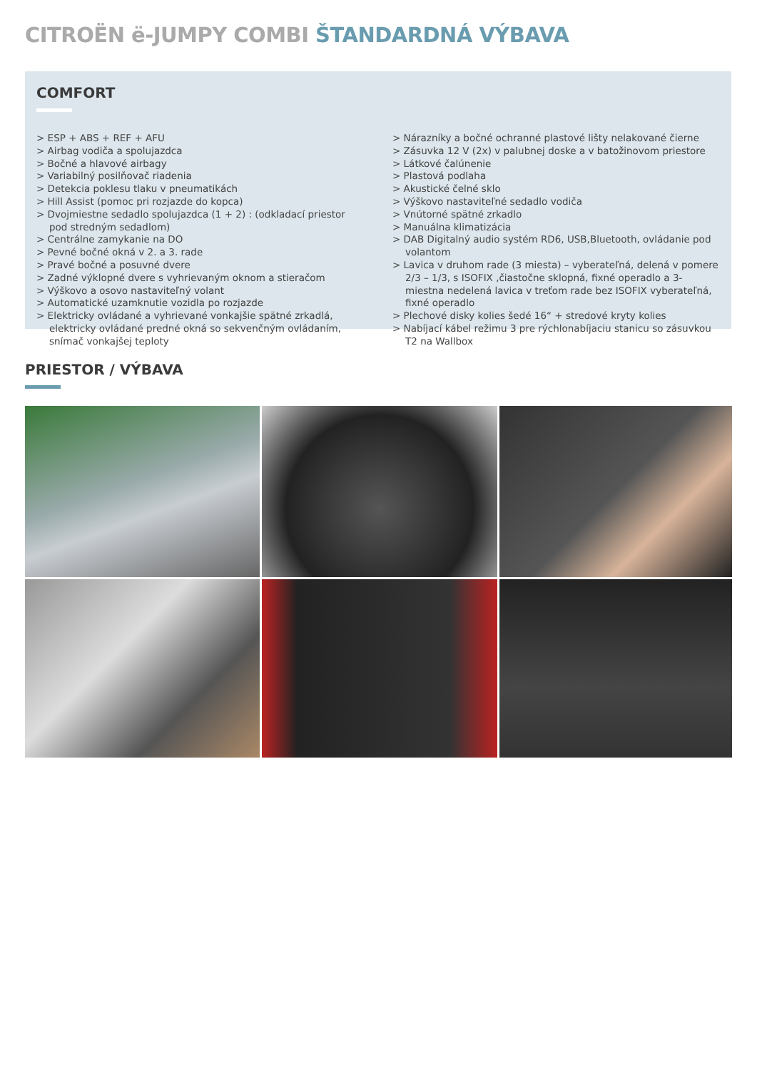CITROËN ë-JUMPY COMBI ŠTANDARDNÁ VÝBAVA
COMFORT
> ESP + ABS + REF + AFU
> Airbag vodiča a spolujazdca
> Bočné a hlavové airbagy
> Variabilný posilňovač riadenia
> Detekcia poklesu tlaku v pneumatikách
> Hill Assist (pomoc pri rozjazde do kopca)
> Dvojmiestne sedadlo spolujazdca (1 + 2) : (odkladací priestor pod stredným sedadlom)
> Centrálne zamykanie na DO
> Pevné bočné okná v 2. a 3. rade
> Pravé bočné a posuvné dvere
> Zadné výklopné dvere s vyhrievaným oknom a stieračom
> Výškovo a osovo nastaviteľný volant
> Automatické uzamknutie vozidla po rozjazde
> Elektricky ovládané a vyhrievané vonkajšie spätné zrkadlá, elektricky ovládané predné okná so sekvenčným ovládaním, snímač vonkajšej teploty
> Nárazníky a bočné ochranné plastové lišty nelakované čierne
> Zásuvka 12 V (2x) v palubnej doske a v batožinovom priestore
> Látkové čalúnenie
> Plastová podlaha
> Akustické čelné sklo
> Výškovo nastaviteľné sedadlo vodiča
> Vnútorné spätné zrkadlo
> Manuálna klimatizácia
> DAB Digitalný audio systém RD6, USB,Bluetooth, ovládanie pod volantom
> Lavica v druhom rade (3 miesta) – vyberateľná, delená v pomere 2/3 – 1/3, s ISOFIX ,čiastočne sklopná, fixné operadlo a 3-miestna nedelená lavica v treťom rade bez ISOFIX vyberateľná, fixné operadlo
> Plechové disky kolies šedé 16“ + stredové kryty kolies
> Nabíjací kábel režimu 3 pre rýchlonabíjaciu stanicu so zásuvkou T2 na Wallbox
PRIESTOR / VÝBAVA